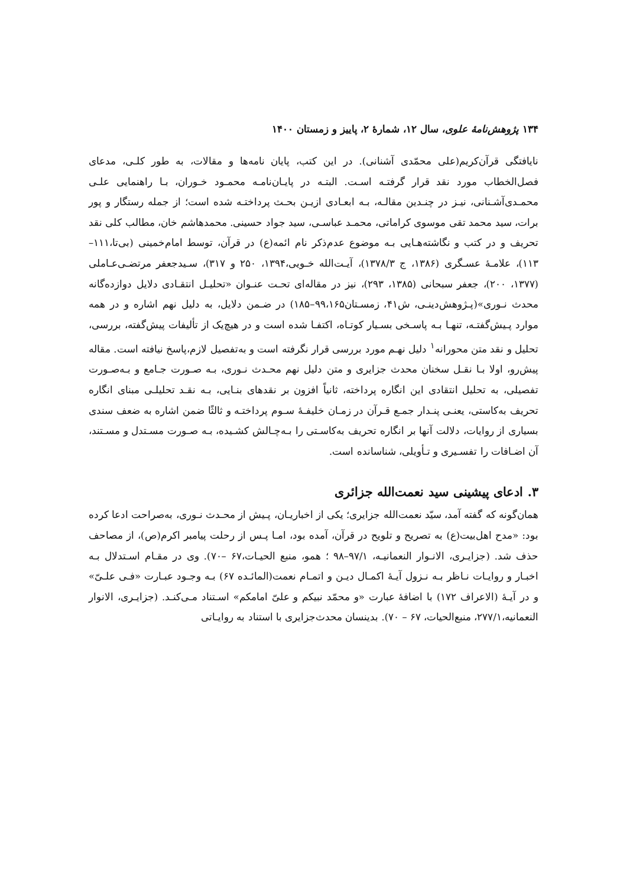۱۳۴ پژوهش‌نامهٔ علوی، سال ۱۲، شمارهٔ ۲، پاییز و زمستان ۱۴۰۰
نایافتگی قرآن‌کریم(علی محمّدی آشنانی). در این کتب، پایان نامه‌ها و مقالات، به طور کلـی، مدعای فصل‌الخطاب مورد نقد قرار گرفتـه اسـت. البتـه در پایـان‌نامـه محمـود خـوران، بـا راهنمایی علـی محمـدی‌آشـنانی، نیـز در چنـدین مقالـه، بـه ابعـادی ازیـن بحـث پرداختـه شده است؛ از جمله رستگار و پور برات، سید محمد تقی موسوی کراماتی، محمـد عباسـی، سید جواد حسینی. محمدهاشم خان، مطالب کلی نقد تحریف و در کتب و نگاشته‌هـایی بـه موضوع عدم‌ذکر نام ائمه(ع) در قرآن، توسط امام‌خمینی (بی‌تا،۱۱۱– ۱۱۳)، علامـهٔ عسـگری (۱۳۸۶، ج ۱۳۷۸/۳)، آیـت‌الله خـویی،۱۳۹۴، ۲۵۰ و ۳۱۷)، سـیدجعفر مرتضـی‌عـاملی (۱۳۷۷، ۲۰۰)، جعفر سبحانی (۱۳۸۵، ۲۹۳)، نیز در مقاله‌ای تحـت عنـوان «تحلیـل انتقـادی دلایل دوازده‌گانه محدث نـوری»(پـژوهش‌دینـی، ش۴۱، زمسـتان۹۹،۱۶۵–۱۸۵) در ضـمن دلایل، به دلیل نهم اشاره و در همه موارد پـیش‌گفتـه، تنهـا بـه پاسـخی بسـیار کوتـاه، اکتفـا شده است و در هیچ‌یک از تألیفات پیش‌گفته، بررسی، تحلیل و نقد متن محورانه<sup>۱</sup> دلیل نهـم مورد بررسی قرار نگرفته است و به‌تفصیل لازم،پاسخ نیافته است. مقاله پیش‌رو، اولا بـا نقـل سخنان محدث جزایری و متن دلیل نهم محـدث نـوری، بـه صـورت جـامع و بـه‌صـورت تفصیلی، به تحلیل انتقادی این انگاره پرداخته، ثانیاً افزون بر نقدهای بنـایی، بـه نقـد تحلیلـی مبنای انگاره تحریف به‌کاستی، یعنـی پنـدار جمـع قـرآن در زمـان خلیفـهٔ سـوم پرداختـه و ثالثًا ضمن اشاره به ضعف سندی بسیاری از روایات، دلالت آنها بر انگاره تحریف به‌کاسـتی را بـه‌چـالش کشـیده، بـه صـورت مسـتدل و مسـتند، آن اضـافات را تفسـیری و تـأویلی، شناسانده است.
۳. ادعای پیشینی سید نعمت‌الله جزائری
همان‌گونه که گفته آمد، سیّد نعمت‌الله جزایری؛ یکی از اخباریـان، پـیش از محـدث نـوری، به‌صراحت ادعا کرده بود: «مدح اهل‌بیت(ع) به تصریح و تلویح در قرآن، آمده بود، امـا پـس از رحلت پیامبر اکرم(ص)، از مصاحف حذف شد. (جزایـری، الانـوار النعمانیـه، ۹۷/۱–۹۸ ؛ همو، منبع الحیـات،۶۷ –۷۰). وی در مقـام اسـتدلال بـه اخبـار و روایـات نـاظر بـه نـزول آیـهٔ اکمـال دیـن و اتمـام نعمت(المائـده ۶۷) بـه وجـود عبـارت «فـی علـیّ» و در آیـهٔ (الاعراف ۱۷۲) با اضافهٔ عبارت «و محمّد نبیکم و علیّ امامکم» اسـتناد مـی‌کنـد. (جزایـری، الانوار النعمانیه،۲۷۷/۱، منبع‌الحیات، ۶۷ – ۷۰). بدینسان محدث‌جزایری با استناد به روایـاتی